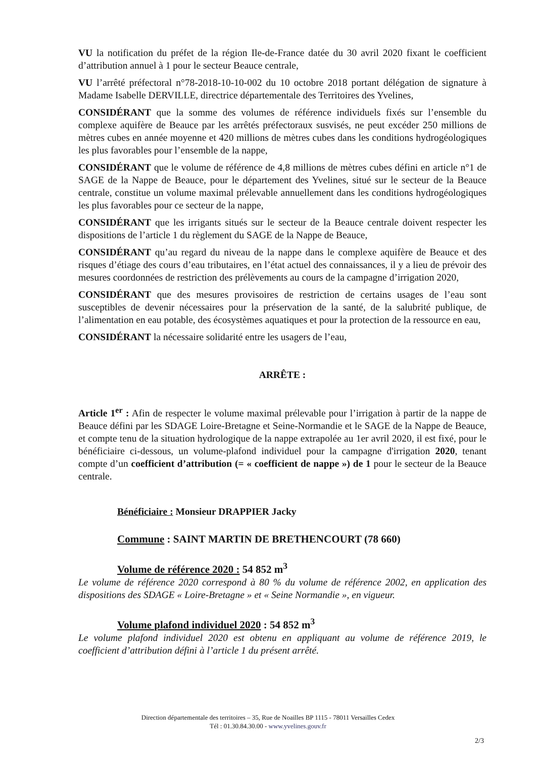VU la notification du préfet de la région Ile-de-France datée du 30 avril 2020 fixant le coefficient d’attribution annuel à 1 pour le secteur Beauce centrale,
VU l’arrêté préfectoral n°78-2018-10-10-002 du 10 octobre 2018 portant délégation de signature à Madame Isabelle DERVILLE, directrice départementale des Territoires des Yvelines,
CONSIDÉRANT que la somme des volumes de référence individuels fixés sur l’ensemble du complexe aquifère de Beauce par les arrêtés préfectoraux susvisés, ne peut excéder 250 millions de mètres cubes en année moyenne et 420 millions de mètres cubes dans les conditions hydrogéologiques les plus favorables pour l’ensemble de la nappe,
CONSIDÉRANT que le volume de référence de 4,8 millions de mètres cubes défini en article n°1 de SAGE de la Nappe de Beauce, pour le département des Yvelines, situé sur le secteur de la Beauce centrale, constitue un volume maximal prélevable annuellement dans les conditions hydrogéologiques les plus favorables pour ce secteur de la nappe,
CONSIDÉRANT que les irrigants situés sur le secteur de la Beauce centrale doivent respecter les dispositions de l’article 1 du règlement du SAGE de la Nappe de Beauce,
CONSIDÉRANT qu’au regard du niveau de la nappe dans le complexe aquifère de Beauce et des risques d’étiage des cours d’eau tributaires, en l’état actuel des connaissances, il y a lieu de prévoir des mesures coordonnées de restriction des prélèvements au cours de la campagne d’irrigation 2020,
CONSIDÉRANT que des mesures provisoires de restriction de certains usages de l’eau sont susceptibles de devenir nécessaires pour la préservation de la santé, de la salubrité publique, de l’alimentation en eau potable, des écosystèmes aquatiques et pour la protection de la ressource en eau,
CONSIDÉRANT la nécessaire solidarité entre les usagers de l’eau,
ARRÊTE :
Article 1<sup>er</sup> : Afin de respecter le volume maximal prélevable pour l’irrigation à partir de la nappe de Beauce défini par les SDAGE Loire-Bretagne et Seine-Normandie et le SAGE de la Nappe de Beauce, et compte tenu de la situation hydrologique de la nappe extrapolée au 1er avril 2020, il est fixé, pour le bénéficiaire ci-dessous, un volume-plafond individuel pour la campagne d'irrigation 2020, tenant compte d’un coefficient d’attribution (= « coefficient de nappe ») de 1 pour le secteur de la Beauce centrale.
Bénéficiaire : Monsieur DRAPPIER Jacky
Commune : SAINT MARTIN DE BRETHENCOURT (78 660)
Volume de référence 2020 : 54 852 m<sup>3</sup>
Le volume de référence 2020 correspond à 80 % du volume de référence 2002, en application des dispositions des SDAGE « Loire-Bretagne » et « Seine Normandie », en vigueur.
Volume plafond individuel 2020 : 54 852 m<sup>3</sup>
Le volume plafond individuel 2020 est obtenu en appliquant au volume de référence 2019, le coefficient d’attribution défini à l’article 1 du présent arrêté.
Direction départementale des territoires – 35, Rue de Noailles BP 1115 - 78011 Versailles Cedex
Tél : 01.30.84.30.00 - www.yvelines.gouv.fr
2/3